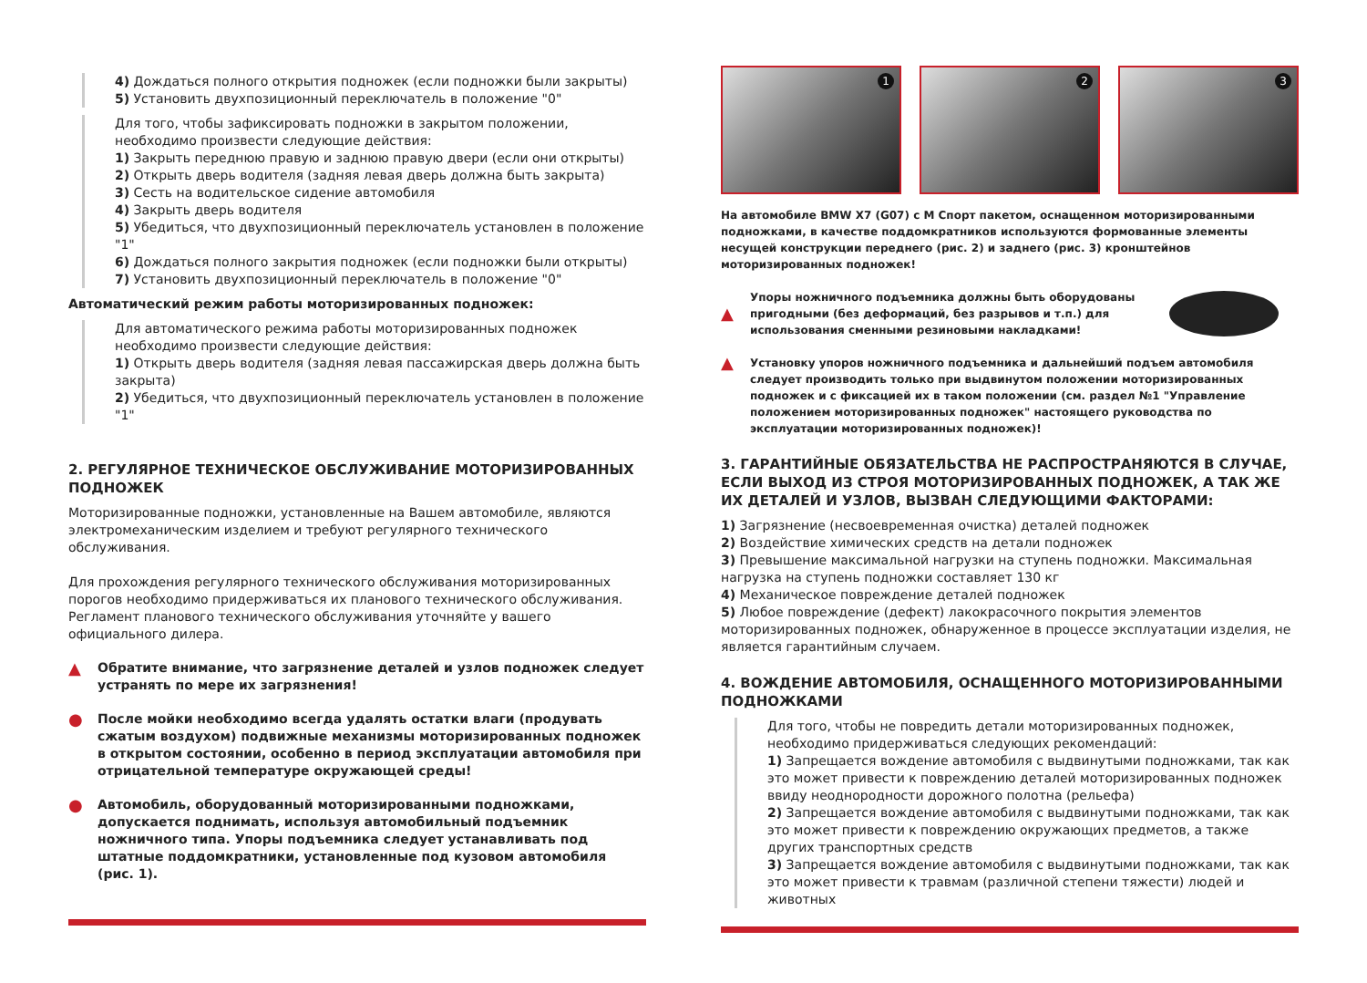4) Дождаться полного открытия подножек (если подножки были закрыты)
5) Установить двухпозиционный переключатель в положение "0"
Для того, чтобы зафиксировать подножки в закрытом положении, необходимо произвести следующие действия:
1) Закрыть переднюю правую и заднюю правую двери (если они открыты)
2) Открыть дверь водителя (задняя левая дверь должна быть закрыта)
3) Сесть на водительское сидение автомобиля
4) Закрыть дверь водителя
5) Убедиться, что двухпозиционный переключатель установлен в положение "1"
6) Дождаться полного закрытия подножек (если подножки были открыты)
7) Установить двухпозиционный переключатель в положение "0"
Автоматический режим работы моторизированных подножек:
Для автоматического режима работы моторизированных подножек необходимо произвести следующие действия:
1) Открыть дверь водителя (задняя левая пассажирская дверь должна быть закрыта)
2) Убедиться, что двухпозиционный переключатель установлен в положение "1"
2. РЕГУЛЯРНОЕ ТЕХНИЧЕСКОЕ ОБСЛУЖИВАНИЕ МОТОРИЗИРОВАННЫХ ПОДНОЖЕК
Моторизированные подножки, установленные на Вашем автомобиле, являются электромеханическим изделием и требуют регулярного технического обслуживания.
Для прохождения регулярного технического обслуживания моторизированных порогов необходимо придерживаться их планового технического обслуживания. Регламент планового технического обслуживания уточняйте у вашего официального дилера.
▲
Обратите внимание, что загрязнение деталей и узлов подножек следует устранять по мере их загрязнения!
●
После мойки необходимо всегда удалять остатки влаги (продувать сжатым воздухом) подвижные механизмы моторизированных подножек в открытом состоянии, особенно в период эксплуатации автомобиля при отрицательной температуре окружающей среды!
●
Автомобиль, оборудованный моторизированными подножками, допускается поднимать, используя автомобильный подъемник ножничного типа. Упоры подъемника следует устанавливать под штатные поддомкратники, установленные под кузовом автомобиля (рис. 1).
1
2
3
На автомобиле BMW X7 (G07) с M Спорт пакетом, оснащенном моторизированными подножками, в качестве поддомкратников используются формованные элементы несущей конструкции переднего (рис. 2) и заднего (рис. 3) кронштейнов моторизированных подножек!
▲
Упоры ножничного подъемника должны быть оборудованы пригодными (без деформаций, без разрывов и т.п.) для использования сменными резиновыми накладками!
▲
Установку упоров ножничного подъемника и дальнейший подъем автомобиля следует производить только при выдвинутом положении моторизированных подножек и с фиксацией их в таком положении (см. раздел №1 "Управление положением моторизированных подножек" настоящего руководства по эксплуатации моторизированных подножек)!
3. ГАРАНТИЙНЫЕ ОБЯЗАТЕЛЬСТВА НЕ РАСПРОСТРАНЯЮТСЯ В СЛУЧАЕ, ЕСЛИ ВЫХОД ИЗ СТРОЯ МОТОРИЗИРОВАННЫХ ПОДНОЖЕК, А ТАК ЖЕ ИХ ДЕТАЛЕЙ И УЗЛОВ, ВЫЗВАН СЛЕДУЮЩИМИ ФАКТОРАМИ:
1) Загрязнение (несвоевременная очистка) деталей подножек
2) Воздействие химических средств на детали подножек
3) Превышение максимальной нагрузки на ступень подножки. Максимальная нагрузка на ступень подножки составляет 130 кг
4) Механическое повреждение деталей подножек
5) Любое повреждение (дефект) лакокрасочного покрытия элементов моторизированных подножек, обнаруженное в процессе эксплуатации изделия, не является гарантийным случаем.
4. ВОЖДЕНИЕ АВТОМОБИЛЯ, ОСНАЩЕННОГО МОТОРИЗИРОВАННЫМИ ПОДНОЖКАМИ
Для того, чтобы не повредить детали моторизированных подножек, необходимо придерживаться следующих рекомендаций:
1) Запрещается вождение автомобиля с выдвинутыми подножками, так как это может привести к повреждению деталей моторизированных подножек ввиду неоднородности дорожного полотна (рельефа)
2) Запрещается вождение автомобиля с выдвинутыми подножками, так как это может привести к повреждению окружающих предметов, а также других транспортных средств
3) Запрещается вождение автомобиля с выдвинутыми подножками, так как это может привести к травмам (различной степени тяжести) людей и животных